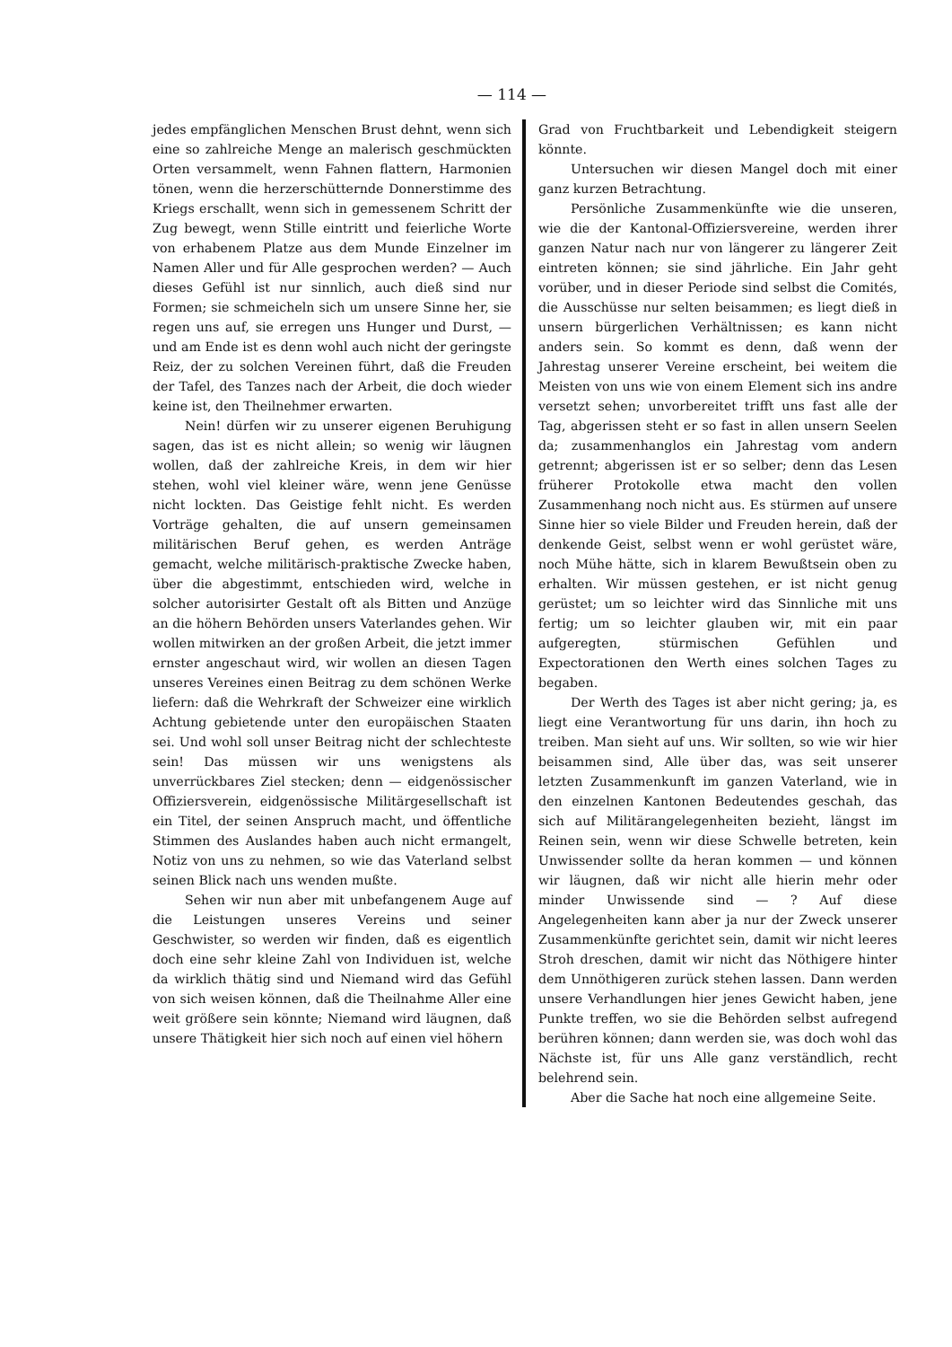— 114 —
jedes empfänglichen Menschen Brust dehnt, wenn sich eine so zahlreiche Menge an malerisch geschmückten Orten versammelt, wenn Fahnen flattern, Harmonien tönen, wenn die herzerschütternde Donnerstimme des Kriegs erschallt, wenn sich in gemessenem Schritt der Zug bewegt, wenn Stille eintritt und feierliche Worte von erhabenem Platze aus dem Munde Einzelner im Namen Aller und für Alle gesprochen werden? — Auch dieses Gefühl ist nur sinnlich, auch dieß sind nur Formen; sie schmeicheln sich um unsere Sinne her, sie regen uns auf, sie erregen uns Hunger und Durst, — und am Ende ist es denn wohl auch nicht der geringste Reiz, der zu solchen Vereinen führt, daß die Freuden der Tafel, des Tanzes nach der Arbeit, die doch wieder keine ist, den Theilnehmer erwarten.
Nein! dürfen wir zu unserer eigenen Beruhigung sagen, das ist es nicht allein; so wenig wir läugnen wollen, daß der zahlreiche Kreis, in dem wir hier stehen, wohl viel kleiner wäre, wenn jene Genüsse nicht lockten. Das Geistige fehlt nicht. Es werden Vorträge gehalten, die auf unsern gemeinsamen militärischen Beruf gehen, es werden Anträge gemacht, welche militärisch-praktische Zwecke haben, über die abgestimmt, entschieden wird, welche in solcher autorisirter Gestalt oft als Bitten und Anzüge an die höhern Behörden unsers Vaterlandes gehen. Wir wollen mitwirken an der großen Arbeit, die jetzt immer ernster angeschaut wird, wir wollen an diesen Tagen unseres Vereines einen Beitrag zu dem schönen Werke liefern: daß die Wehrkraft der Schweizer eine wirklich Achtung gebietende unter den europäischen Staaten sei. Und wohl soll unser Beitrag nicht der schlechteste sein! Das müssen wir uns wenigstens als unverrückbares Ziel stecken; denn — eidgenössischer Offiziersverein, eidgenössische Militärgesellschaft ist ein Titel, der seinen Anspruch macht, und öffentliche Stimmen des Auslandes haben auch nicht ermangelt, Notiz von uns zu nehmen, so wie das Vaterland selbst seinen Blick nach uns wenden mußte.
Sehen wir nun aber mit unbefangenem Auge auf die Leistungen unseres Vereins und seiner Geschwister, so werden wir finden, daß es eigentlich doch eine sehr kleine Zahl von Individuen ist, welche da wirklich thätig sind und Niemand wird das Gefühl von sich weisen können, daß die Theilnahme Aller eine weit größere sein könnte; Niemand wird läugnen, daß unsere Thätigkeit hier sich noch auf einen viel höhern
Grad von Fruchtbarkeit und Lebendigkeit steigern könnte.
Untersuchen wir diesen Mangel doch mit einer ganz kurzen Betrachtung.
Persönliche Zusammenkünfte wie die unseren, wie die der Kantonal-Offiziersvereine, werden ihrer ganzen Natur nach nur von längerer zu längerer Zeit eintreten können; sie sind jährliche. Ein Jahr geht vorüber, und in dieser Periode sind selbst die Comités, die Ausschüsse nur selten beisammen; es liegt dieß in unsern bürgerlichen Verhältnissen; es kann nicht anders sein. So kommt es denn, daß wenn der Jahrestag unserer Vereine erscheint, bei weitem die Meisten von uns wie von einem Element sich ins andre versetzt sehen; unvorbereitet trifft uns fast alle der Tag, abgerissen steht er so fast in allen unsern Seelen da; zusammenhanglos ein Jahrestag vom andern getrennt; abgerissen ist er so selber; denn das Lesen früherer Protokolle etwa macht den vollen Zusammenhang noch nicht aus. Es stürmen auf unsere Sinne hier so viele Bilder und Freuden herein, daß der denkende Geist, selbst wenn er wohl gerüstet wäre, noch Mühe hätte, sich in klarem Bewußtsein oben zu erhalten. Wir müssen gestehen, er ist nicht genug gerüstet; um so leichter wird das Sinnliche mit uns fertig; um so leichter glauben wir, mit ein paar aufgeregten, stürmischen Gefühlen und Expectorationen den Werth eines solchen Tages zu begaben.
Der Werth des Tages ist aber nicht gering; ja, es liegt eine Verantwortung für uns darin, ihn hoch zu treiben. Man sieht auf uns. Wir sollten, so wie wir hier beisammen sind, Alle über das, was seit unserer letzten Zusammenkunft im ganzen Vaterland, wie in den einzelnen Kantonen Bedeutendes geschah, das sich auf Militärangelegenheiten bezieht, längst im Reinen sein, wenn wir diese Schwelle betreten, kein Unwissender sollte da heran kommen — und können wir läugnen, daß wir nicht alle hierin mehr oder minder Unwissende sind — ? Auf diese Angelegenheiten kann aber ja nur der Zweck unserer Zusammenkünfte gerichtet sein, damit wir nicht leeres Stroh dreschen, damit wir nicht das Nöthigere hinter dem Unnöthigeren zurück stehen lassen. Dann werden unsere Verhandlungen hier jenes Gewicht haben, jene Punkte treffen, wo sie die Behörden selbst aufregend berühren können; dann werden sie, was doch wohl das Nächste ist, für uns Alle ganz verständlich, recht belehrend sein.
Aber die Sache hat noch eine allgemeine Seite.